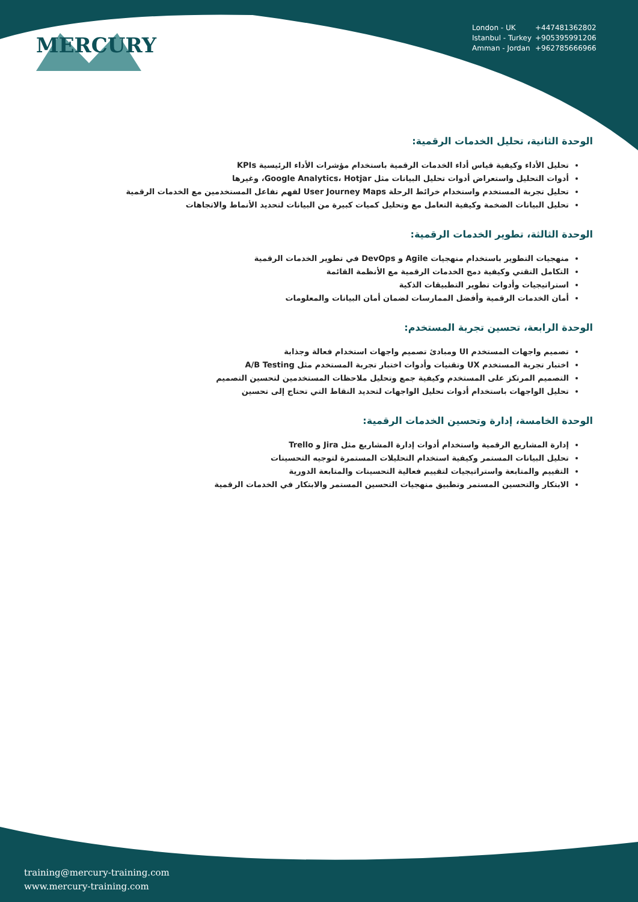MERCURY
London - UK +447481362802
Istanbul - Turkey +905395991206
Amman - Jordan +962785666966
الوحدة الثانية، تحليل الخدمات الرقمية:
تحليل الأداء وكيفية قياس أداء الخدمات الرقمية باستخدام مؤشرات الأداء الرئيسية KPIs
أدوات التحليل واستعراض أدوات تحليل البيانات مثل Google Analytics، Hotjar، وغيرها
تحليل تجربة المستخدم واستخدام خرائط الرحلة User Journey Maps لفهم تفاعل المستخدمين مع الخدمات الرقمية
تحليل البيانات الضخمة وكيفية التعامل مع وتحليل كميات كبيرة من البيانات لتحديد الأنماط والاتجاهات
الوحدة الثالثة، تطوير الخدمات الرقمية:
منهجيات التطوير باستخدام منهجيات Agile و DevOps في تطوير الخدمات الرقمية
التكامل التقني وكيفية دمج الخدمات الرقمية مع الأنظمة القائمة
استراتيجيات وأدوات تطوير التطبيقات الذكية
أمان الخدمات الرقمية وأفضل الممارسات لضمان أمان البيانات والمعلومات
الوحدة الرابعة، تحسين تجربة المستخدم:
تصميم واجهات المستخدم UI ومبادئ تصميم واجهات استخدام فعالة وجذابة
اختبار تجربة المستخدم UX وتقنيات وأدوات اختبار تجربة المستخدم مثل A/B Testing
التصميم المرتكز على المستخدم وكيفية جمع وتحليل ملاحظات المستخدمين لتحسين التصميم
تحليل الواجهات باستخدام أدوات تحليل الواجهات لتحديد النقاط التي تحتاج إلى تحسين
الوحدة الخامسة، إدارة وتحسين الخدمات الرقمية:
إدارة المشاريع الرقمية واستخدام أدوات إدارة المشاريع مثل Jira و Trello
تحليل البيانات المستمر وكيفية استخدام التحليلات المستمرة لتوجيه التحسينات
التقييم والمتابعة واستراتيجيات لتقييم فعالية التحسينات والمتابعة الدورية
الابتكار والتحسين المستمر وتطبيق منهجيات التحسين المستمر والابتكار في الخدمات الرقمية
training@mercury-training.com
www.mercury-training.com